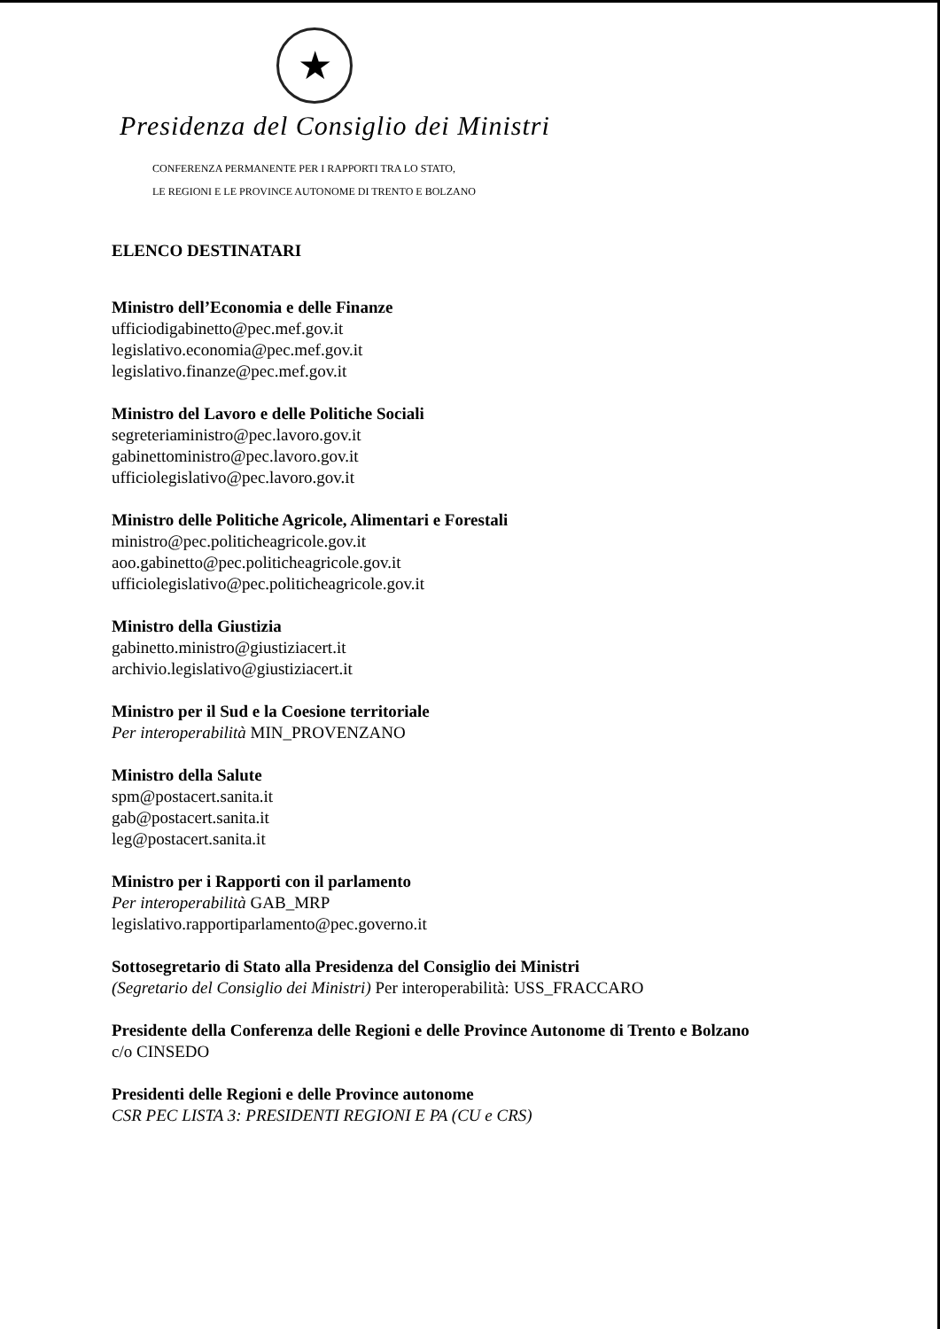★
Presidenza del Consiglio dei Ministri
CONFERENZA PERMANENTE PER I RAPPORTI TRA LO STATO,
LE REGIONI E LE PROVINCE AUTONOME DI TRENTO E BOLZANO
ELENCO DESTINATARI
Ministro dell’Economia e delle Finanze
ufficiodigabinetto@pec.mef.gov.it
legislativo.economia@pec.mef.gov.it
legislativo.finanze@pec.mef.gov.it
Ministro del Lavoro e delle Politiche Sociali
segreteriaministro@pec.lavoro.gov.it
gabinettoministro@pec.lavoro.gov.it
ufficiolegislativo@pec.lavoro.gov.it
Ministro delle Politiche Agricole, Alimentari e Forestali
ministro@pec.politicheagricole.gov.it
aoo.gabinetto@pec.politicheagricole.gov.it
ufficiolegislativo@pec.politicheagricole.gov.it
Ministro della Giustizia
gabinetto.ministro@giustiziacert.it
archivio.legislativo@giustiziacert.it
Ministro per il Sud e la Coesione territoriale
Per interoperabilità MIN_PROVENZANO
Ministro della Salute
spm@postacert.sanita.it
gab@postacert.sanita.it
leg@postacert.sanita.it
Ministro per i Rapporti con il parlamento
Per interoperabilità GAB_MRP
legislativo.rapportiparlamento@pec.governo.it
Sottosegretario di Stato alla Presidenza del Consiglio dei Ministri
(Segretario del Consiglio dei Ministri) Per interoperabilità: USS_FRACCARO
Presidente della Conferenza delle Regioni e delle Province Autonome di Trento e Bolzano
c/o CINSEDO
Presidenti delle Regioni e delle Province autonome
CSR PEC LISTA 3: PRESIDENTI REGIONI E PA (CU e CRS)